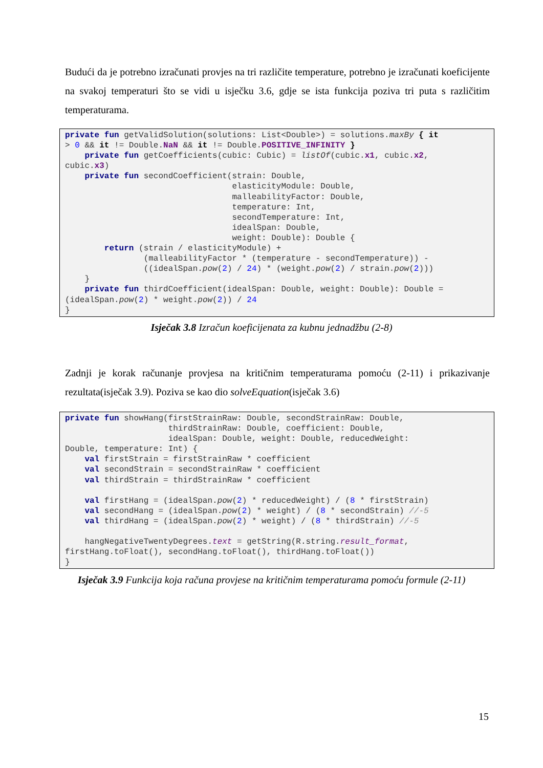Budući da je potrebno izračunati provjes na tri različite temperature, potrebno je izračunati koeficijente na svakoj temperaturi što se vidi u isječku 3.6, gdje se ista funkcija poziva tri puta s različitim temperaturama.
private fun getValidSolution(solutions: List<Double>) = solutions.maxBy { it
> 0 && it != Double.NaN && it != Double.POSITIVE_INFINITY }
    private fun getCoefficients(cubic: Cubic) = listOf(cubic.x1, cubic.x2,
cubic.x3)
    private fun secondCoefficient(strain: Double,
                                  elasticityModule: Double,
                                  malleabilityFactor: Double,
                                  temperature: Int,
                                  secondTemperature: Int,
                                  idealSpan: Double,
                                  weight: Double): Double {
        return (strain / elasticityModule) +
                (malleabilityFactor * (temperature - secondTemperature)) -
                ((idealSpan.pow(2) / 24) * (weight.pow(2) / strain.pow(2)))
    }
    private fun thirdCoefficient(idealSpan: Double, weight: Double): Double =
(idealSpan.pow(2) * weight.pow(2)) / 24
}
Isječak 3.8 Izračun koeficijenata za kubnu jednadžbu (2-8)
Zadnji je korak računanje provjesa na kritičnim temperaturama pomoću (2-11) i prikazivanje rezultata(isječak 3.9). Poziva se kao dio solveEquation(isječak 3.6)
private fun showHang(firstStrainRaw: Double, secondStrainRaw: Double,
                     thirdStrainRaw: Double, coefficient: Double,
                     idealSpan: Double, weight: Double, reducedWeight:
Double, temperature: Int) {
    val firstStrain = firstStrainRaw * coefficient
    val secondStrain = secondStrainRaw * coefficient
    val thirdStrain = thirdStrainRaw * coefficient

    val firstHang = (idealSpan.pow(2) * reducedWeight) / (8 * firstStrain)
    val secondHang = (idealSpan.pow(2) * weight) / (8 * secondStrain) //-5
    val thirdHang = (idealSpan.pow(2) * weight) / (8 * thirdStrain) //-5

    hangNegativeTwentyDegrees.text = getString(R.string.result_format,
firstHang.toFloat(), secondHang.toFloat(), thirdHang.toFloat())
}
Isječak 3.9 Funkcija koja računa provjese na kritičnim temperaturama pomoću formule (2-11)
15